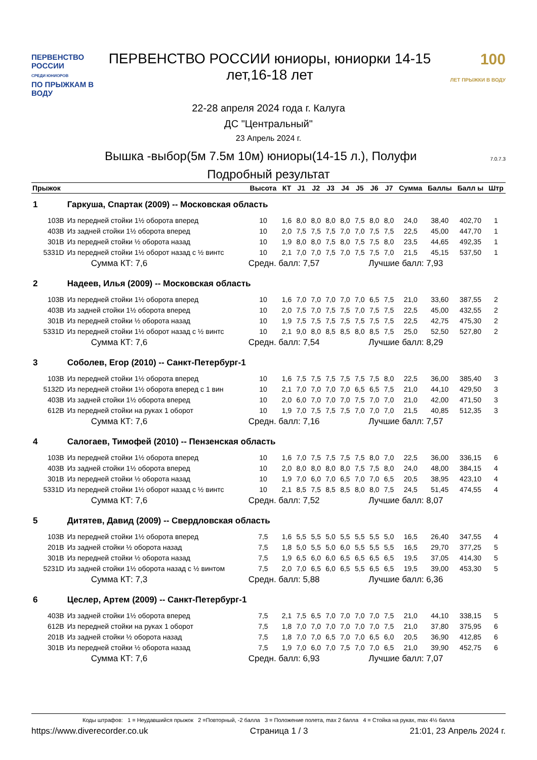ПЕРВЕНСТВО РОССИИ
СРЕДИ ЮНИОРОВ
ПО ПРЫЖКАМ В ВОДУ
ПЕРВЕНСТВО РОССИИ юниоры, юниорки 14-15 лет,16-18 лет
100
ЛЕТ ПРЫЖКИ В ВОДУ
22-28 апреля 2024 года г. Калуга
ДС "Центральный"
23 Апрель 2024 г.
Вышка -выбор(5м 7.5м 10м) юниоры(14-15 л.), Полуфи 7.0.7.3
Подробный результат
| Прыжок | | Высота | КТ | J1 | J2 | J3 | J4 | J5 | J6 | J7 | Сумма | Баллы | Балл ы | Штр |
| --- | --- | --- | --- | --- | --- | --- | --- | --- | --- | --- | --- | --- | --- | --- |
| 1 | Гаркуша, Спартак (2009) -- Московская область | | | | | | | | | | | | | |
| 103B | Из передней стойки 1½ оборота вперед | 10 | 1,6 | 8,0 | 8,0 | 8,0 | 8,0 | 7,5 | 8,0 | 8,0 | 24,0 | 38,40 | 402,70 | 1 |
| 403B | Из задней стойки 1½ оборота вперед | 10 | 2,0 | 7,5 | 7,5 | 7,5 | 7,0 | 7,0 | 7,5 | 7,5 | 22,5 | 45,00 | 447,70 | 1 |
| 301B | Из передней стойки ½ оборота назад | 10 | 1,9 | 8,0 | 8,0 | 7,5 | 8,0 | 7,5 | 7,5 | 8,0 | 23,5 | 44,65 | 492,35 | 1 |
| 5331D | Из передней стойки 1½ оборот назад с ½ винтс | 10 | 2,1 | 7,0 | 7,0 | 7,5 | 7,0 | 7,5 | 7,5 | 7,0 | 21,5 | 45,15 | 537,50 | 1 |
| | Сумма КТ: 7,6 | Средн. балл: 7,57 | | | | | | | Лучшие балл: 7,93 | | | | | |
| 2 | Надеев, Илья (2009) -- Московская область | | | | | | | | | | | | | |
| 103B | Из передней стойки 1½ оборота вперед | 10 | 1,6 | 7,0 | 7,0 | 7,0 | 7,0 | 7,0 | 6,5 | 7,5 | 21,0 | 33,60 | 387,55 | 2 |
| 403B | Из задней стойки 1½ оборота вперед | 10 | 2,0 | 7,5 | 7,0 | 7,5 | 7,5 | 7,0 | 7,5 | 7,5 | 22,5 | 45,00 | 432,55 | 2 |
| 301B | Из передней стойки ½ оборота назад | 10 | 1,9 | 7,5 | 7,5 | 7,5 | 7,5 | 7,5 | 7,5 | 7,5 | 22,5 | 42,75 | 475,30 | 2 |
| 5331D | Из передней стойки 1½ оборот назад с ½ винтс | 10 | 2,1 | 9,0 | 8,0 | 8,5 | 8,5 | 8,0 | 8,5 | 7,5 | 25,0 | 52,50 | 527,80 | 2 |
| | Сумма КТ: 7,6 | Средн. балл: 7,54 | | | | | | | Лучшие балл: 8,29 | | | | | |
| 3 | Соболев, Егор (2010) -- Санкт-Петербург-1 | | | | | | | | | | | | | |
| 103B | Из передней стойки 1½ оборота вперед | 10 | 1,6 | 7,5 | 7,5 | 7,5 | 7,5 | 7,5 | 7,5 | 8,0 | 22,5 | 36,00 | 385,40 | 3 |
| 5132D | Из передней стойки 1½ оборота вперед с 1 вин | 10 | 2,1 | 7,0 | 7,0 | 7,0 | 7,0 | 6,5 | 6,5 | 7,5 | 21,0 | 44,10 | 429,50 | 3 |
| 403B | Из задней стойки 1½ оборота вперед | 10 | 2,0 | 6,0 | 7,0 | 7,0 | 7,0 | 7,5 | 7,0 | 7,0 | 21,0 | 42,00 | 471,50 | 3 |
| 612B | Из передней стойки на руках 1 оборот | 10 | 1,9 | 7,0 | 7,5 | 7,5 | 7,5 | 7,0 | 7,0 | 7,0 | 21,5 | 40,85 | 512,35 | 3 |
| | Сумма КТ: 7,6 | Средн. балл: 7,16 | | | | | | | Лучшие балл: 7,57 | | | | | |
| 4 | Салогаев, Тимофей (2010) -- Пензенская область | | | | | | | | | | | | | |
| 103B | Из передней стойки 1½ оборота вперед | 10 | 1,6 | 7,0 | 7,5 | 7,5 | 7,5 | 7,5 | 8,0 | 7,0 | 22,5 | 36,00 | 336,15 | 6 |
| 403B | Из задней стойки 1½ оборота вперед | 10 | 2,0 | 8,0 | 8,0 | 8,0 | 8,0 | 7,5 | 7,5 | 8,0 | 24,0 | 48,00 | 384,15 | 4 |
| 301B | Из передней стойки ½ оборота назад | 10 | 1,9 | 7,0 | 6,0 | 7,0 | 6,5 | 7,0 | 7,0 | 6,5 | 20,5 | 38,95 | 423,10 | 4 |
| 5331D | Из передней стойки 1½ оборот назад с ½ винтс | 10 | 2,1 | 8,5 | 7,5 | 8,5 | 8,5 | 8,0 | 8,0 | 7,5 | 24,5 | 51,45 | 474,55 | 4 |
| | Сумма КТ: 7,6 | Средн. балл: 7,52 | | | | | | | Лучшие балл: 8,07 | | | | | |
| 5 | Дитятев, Давид (2009) -- Свердловская область | | | | | | | | | | | | | |
| 103B | Из передней стойки 1½ оборота вперед | 7,5 | 1,6 | 5,5 | 5,5 | 5,0 | 5,5 | 5,5 | 5,5 | 5,0 | 16,5 | 26,40 | 347,55 | 4 |
| 201B | Из задней стойки ½ оборота назад | 7,5 | 1,8 | 5,0 | 5,5 | 5,0 | 6,0 | 5,5 | 5,5 | 5,5 | 16,5 | 29,70 | 377,25 | 5 |
| 301B | Из передней стойки ½ оборота назад | 7,5 | 1,9 | 6,5 | 6,0 | 6,0 | 6,5 | 6,5 | 6,5 | 6,5 | 19,5 | 37,05 | 414,30 | 5 |
| 5231D | Из задней стойки 1½ оборота назад с ½ винтом | 7,5 | 2,0 | 7,0 | 6,5 | 6,0 | 6,5 | 5,5 | 6,5 | 6,5 | 19,5 | 39,00 | 453,30 | 5 |
| | Сумма КТ: 7,3 | Средн. балл: 5,88 | | | | | | | Лучшие балл: 6,36 | | | | | |
| 6 | Цеслер, Артем (2009) -- Санкт-Петербург-1 | | | | | | | | | | | | | |
| 403B | Из задней стойки 1½ оборота вперед | 7,5 | 2,1 | 7,5 | 6,5 | 7,0 | 7,0 | 7,0 | 7,0 | 7,5 | 21,0 | 44,10 | 338,15 | 5 |
| 612B | Из передней стойки на руках 1 оборот | 7,5 | 1,8 | 7,0 | 7,0 | 7,0 | 7,0 | 7,0 | 7,0 | 7,5 | 21,0 | 37,80 | 375,95 | 6 |
| 201B | Из задней стойки ½ оборота назад | 7,5 | 1,8 | 7,0 | 7,0 | 6,5 | 7,0 | 7,0 | 6,5 | 6,0 | 20,5 | 36,90 | 412,85 | 6 |
| 301B | Из передней стойки ½ оборота назад | 7,5 | 1,9 | 7,0 | 6,0 | 7,0 | 7,5 | 7,0 | 7,0 | 6,5 | 21,0 | 39,90 | 452,75 | 6 |
| | Сумма КТ: 7,6 | Средн. балл: 6,93 | | | | | | | Лучшие балл: 7,07 | | | | | |
Коды штрафов: 1 = Неудавшийся прыжок 2 =Повторный, -2 балла 3 = Положение полета, max 2 балла 4 = Стойка на руках, max 4½ балла
https://www.diverecorder.co.uk Страница 1 / 3 21:01, 23 Апрель 2024 г.